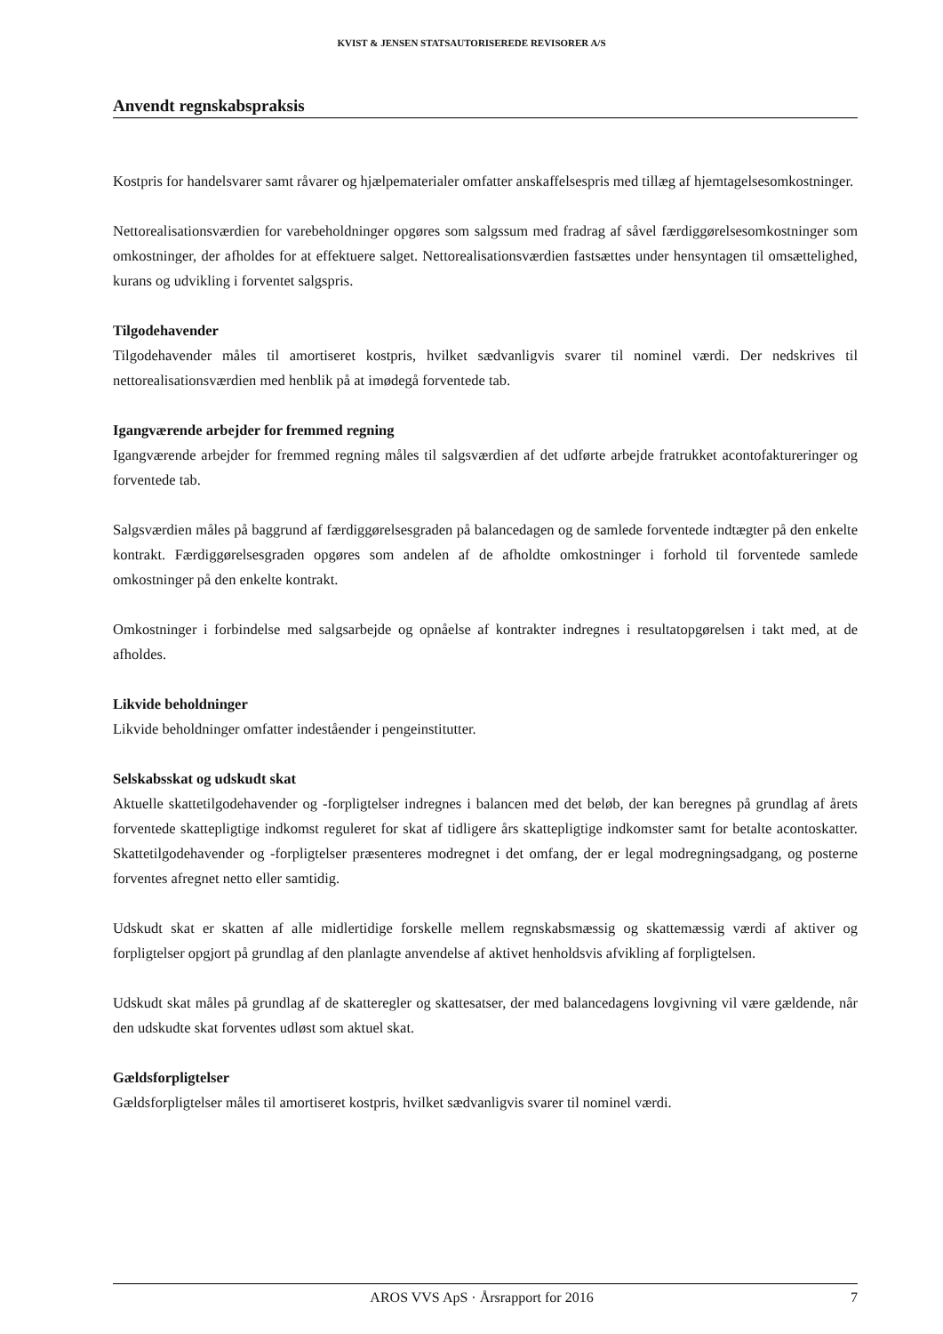KVIST & JENSEN STATSAUTORISEREDE REVISORER A/S
Anvendt regnskabspraksis
Kostpris for handelsvarer samt råvarer og hjælpematerialer omfatter anskaffelsespris med tillæg af hjemtagelsesomkostninger.
Nettorealisationsværdien for varebeholdninger opgøres som salgssum med fradrag af såvel færdiggørelsesomkostninger som omkostninger, der afholdes for at effektuere salget. Nettorealisationsværdien fastsættes under hensyntagen til omsættelighed, kurans og udvikling i forventet salgspris.
Tilgodehavender
Tilgodehavender måles til amortiseret kostpris, hvilket sædvanligvis svarer til nominel værdi. Der nedskrives til nettorealisationsværdien med henblik på at imødegå forventede tab.
Igangværende arbejder for fremmed regning
Igangværende arbejder for fremmed regning måles til salgsværdien af det udførte arbejde fratrukket acontofaktureringer og forventede tab.
Salgsværdien måles på baggrund af færdiggørelsesgraden på balancedagen og de samlede forventede indtægter på den enkelte kontrakt. Færdiggørelsesgraden opgøres som andelen af de afholdte omkostninger i forhold til forventede samlede omkostninger på den enkelte kontrakt.
Omkostninger i forbindelse med salgsarbejde og opnåelse af kontrakter indregnes i resultatopgørelsen i takt med, at de afholdes.
Likvide beholdninger
Likvide beholdninger omfatter indeståender i pengeinstitutter.
Selskabsskat og udskudt skat
Aktuelle skattetilgodehavender og -forpligtelser indregnes i balancen med det beløb, der kan beregnes på grundlag af årets forventede skattepligtige indkomst reguleret for skat af tidligere års skattepligtige indkomster samt for betalte acontoskatter. Skattetilgodehavender og -forpligtelser præsenteres modregnet i det omfang, der er legal modregningsadgang, og posterne forventes afregnet netto eller samtidig.
Udskudt skat er skatten af alle midlertidige forskelle mellem regnskabsmæssig og skattemæssig værdi af aktiver og forpligtelser opgjort på grundlag af den planlagte anvendelse af aktivet henholdsvis afvikling af forpligtelsen.
Udskudt skat måles på grundlag af de skatteregler og skattesatser, der med balancedagens lovgivning vil være gældende, når den udskudte skat forventes udløst som aktuel skat.
Gældsforpligtelser
Gældsforpligtelser måles til amortiseret kostpris, hvilket sædvanligvis svarer til nominel værdi.
AROS VVS ApS · Årsrapport for 2016 7